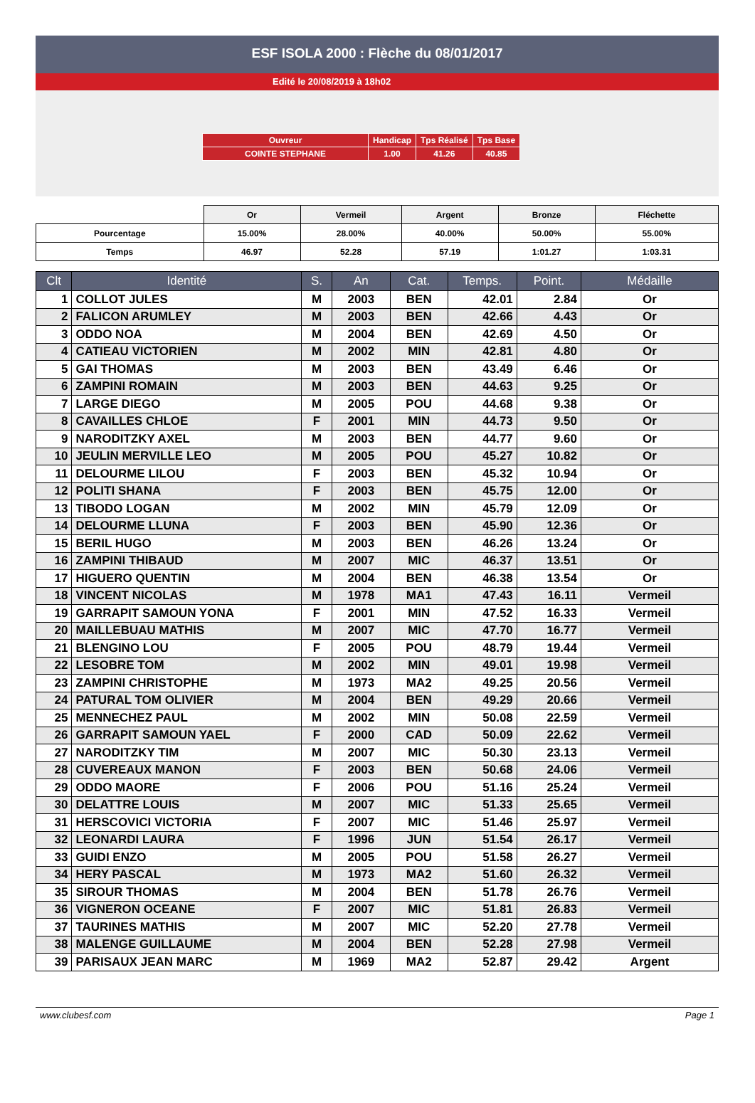ESF ISOLA 2000 : Flèche du 08/01/2017
Edité le 20/08/2019 à 18h02
| Ouvreur | Handicap | Tps Réalisé | Tps Base |
| COINTE STEPHANE | 1.00 | 41.26 | 40.85 |
| | Or | Vermeil | Argent | Bronze | Fléchette |
| Pourcentage | 15.00% | 28.00% | 40.00% | 50.00% | 55.00% |
| Temps | 46.97 | 52.28 | 57.19 | 1:01.27 | 1:03.31 |
| Clt | Identité | S. | An | Cat. | Temps. | Point. | Médaille |
| --- | --- | --- | --- | --- | --- | --- | --- |
| 1 | COLLOT JULES | M | 2003 | BEN | 42.01 | 2.84 | Or |
| 2 | FALICON ARUMLEY | M | 2003 | BEN | 42.66 | 4.43 | Or |
| 3 | ODDO NOA | M | 2004 | BEN | 42.69 | 4.50 | Or |
| 4 | CATIEAU VICTORIEN | M | 2002 | MIN | 42.81 | 4.80 | Or |
| 5 | GAI THOMAS | M | 2003 | BEN | 43.49 | 6.46 | Or |
| 6 | ZAMPINI ROMAIN | M | 2003 | BEN | 44.63 | 9.25 | Or |
| 7 | LARGE DIEGO | M | 2005 | POU | 44.68 | 9.38 | Or |
| 8 | CAVAILLES CHLOE | F | 2001 | MIN | 44.73 | 9.50 | Or |
| 9 | NARODITZKY AXEL | M | 2003 | BEN | 44.77 | 9.60 | Or |
| 10 | JEULIN MERVILLE LEO | M | 2005 | POU | 45.27 | 10.82 | Or |
| 11 | DELOURME LILOU | F | 2003 | BEN | 45.32 | 10.94 | Or |
| 12 | POLITI SHANA | F | 2003 | BEN | 45.75 | 12.00 | Or |
| 13 | TIBODO LOGAN | M | 2002 | MIN | 45.79 | 12.09 | Or |
| 14 | DELOURME LLUNA | F | 2003 | BEN | 45.90 | 12.36 | Or |
| 15 | BERIL HUGO | M | 2003 | BEN | 46.26 | 13.24 | Or |
| 16 | ZAMPINI THIBAUD | M | 2007 | MIC | 46.37 | 13.51 | Or |
| 17 | HIGUERO QUENTIN | M | 2004 | BEN | 46.38 | 13.54 | Or |
| 18 | VINCENT NICOLAS | M | 1978 | MA1 | 47.43 | 16.11 | Vermeil |
| 19 | GARRAPIT SAMOUN YONA | F | 2001 | MIN | 47.52 | 16.33 | Vermeil |
| 20 | MAILLEBUAU MATHIS | M | 2007 | MIC | 47.70 | 16.77 | Vermeil |
| 21 | BLENGINO LOU | F | 2005 | POU | 48.79 | 19.44 | Vermeil |
| 22 | LESOBRE TOM | M | 2002 | MIN | 49.01 | 19.98 | Vermeil |
| 23 | ZAMPINI CHRISTOPHE | M | 1973 | MA2 | 49.25 | 20.56 | Vermeil |
| 24 | PATURAL TOM OLIVIER | M | 2004 | BEN | 49.29 | 20.66 | Vermeil |
| 25 | MENNECHEZ PAUL | M | 2002 | MIN | 50.08 | 22.59 | Vermeil |
| 26 | GARRAPIT SAMOUN YAEL | F | 2000 | CAD | 50.09 | 22.62 | Vermeil |
| 27 | NARODITZKY TIM | M | 2007 | MIC | 50.30 | 23.13 | Vermeil |
| 28 | CUVEREAUX MANON | F | 2003 | BEN | 50.68 | 24.06 | Vermeil |
| 29 | ODDO MAORE | F | 2006 | POU | 51.16 | 25.24 | Vermeil |
| 30 | DELATTRE LOUIS | M | 2007 | MIC | 51.33 | 25.65 | Vermeil |
| 31 | HERSCOVICI VICTORIA | F | 2007 | MIC | 51.46 | 25.97 | Vermeil |
| 32 | LEONARDI LAURA | F | 1996 | JUN | 51.54 | 26.17 | Vermeil |
| 33 | GUIDI ENZO | M | 2005 | POU | 51.58 | 26.27 | Vermeil |
| 34 | HERY PASCAL | M | 1973 | MA2 | 51.60 | 26.32 | Vermeil |
| 35 | SIROUR THOMAS | M | 2004 | BEN | 51.78 | 26.76 | Vermeil |
| 36 | VIGNERON OCEANE | F | 2007 | MIC | 51.81 | 26.83 | Vermeil |
| 37 | TAURINES MATHIS | M | 2007 | MIC | 52.20 | 27.78 | Vermeil |
| 38 | MALENGE GUILLAUME | M | 2004 | BEN | 52.28 | 27.98 | Vermeil |
| 39 | PARISAUX JEAN MARC | M | 1969 | MA2 | 52.87 | 29.42 | Argent |
www.clubesf.com Page 1